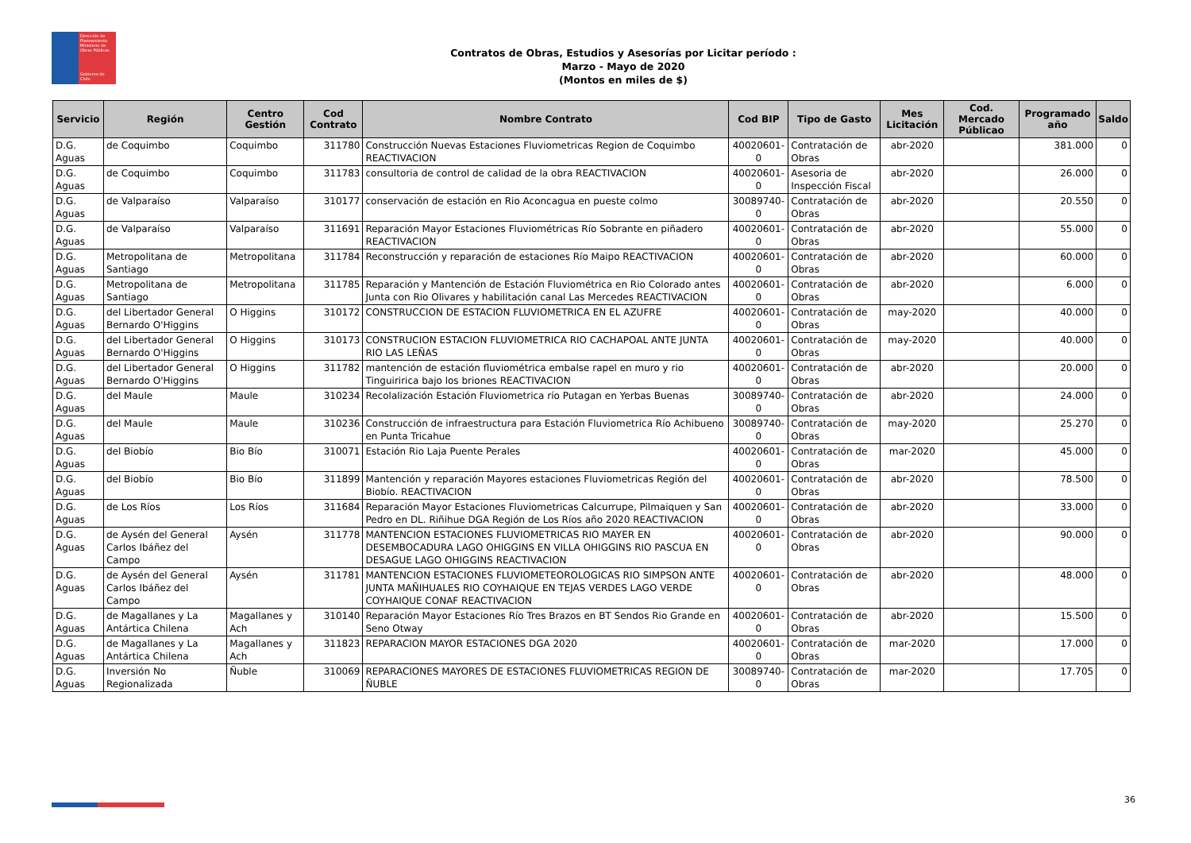Dirección de Planeamiento
Ministerio de Obras Públicas
Gobierno de Chile
Contratos de Obras, Estudios y Asesorías por Licitar período :
Marzo - Mayo de 2020
(Montos en miles de $)
| Servicio | Región | Centro Gestión | Cod Contrato | Nombre Contrato | Cod BIP | Tipo de Gasto | Mes Licitación | Cod. Mercado Públicao | Programado año | Saldo |
| --- | --- | --- | --- | --- | --- | --- | --- | --- | --- | --- |
| D.G. Aguas | de Coquimbo | Coquimbo | 311780 | Construcción Nuevas Estaciones Fluviometricas Region de Coquimbo REACTIVACION | 40020601-0 | Contratación de Obras | abr-2020 | | 381.000 | 0 |
| D.G. Aguas | de Coquimbo | Coquimbo | 311783 | consultoria de control de calidad de la obra REACTIVACION | 40020601-0 | Asesoria de Inspección Fiscal | abr-2020 | | 26.000 | 0 |
| D.G. Aguas | de Valparaíso | Valparaíso | 310177 | conservación de estación en Rio Aconcagua en pueste colmo | 30089740-0 | Contratación de Obras | abr-2020 | | 20.550 | 0 |
| D.G. Aguas | de Valparaíso | Valparaíso | 311691 | Reparación Mayor Estaciones Fluviométricas Río Sobrante en piñadero REACTIVACION | 40020601-0 | Contratación de Obras | abr-2020 | | 55.000 | 0 |
| D.G. Aguas | Metropolitana de Santiago | Metropolitana | 311784 | Reconstrucción y reparación de estaciones Río Maipo REACTIVACION | 40020601-0 | Contratación de Obras | abr-2020 | | 60.000 | 0 |
| D.G. Aguas | Metropolitana de Santiago | Metropolitana | 311785 | Reparación y Mantención de Estación Fluviométrica en Rio Colorado antes Junta con Rio Olivares y habilitación canal Las Mercedes REACTIVACION | 40020601-0 | Contratación de Obras | abr-2020 | | 6.000 | 0 |
| D.G. Aguas | del Libertador General Bernardo O'Higgins | O Higgins | 310172 | CONSTRUCCION DE ESTACION FLUVIOMETRICA EN EL AZUFRE | 40020601-0 | Contratación de Obras | may-2020 | | 40.000 | 0 |
| D.G. Aguas | del Libertador General Bernardo O'Higgins | O Higgins | 310173 | CONSTRUCION ESTACION FLUVIOMETRICA RIO CACHAPOAL ANTE JUNTA RIO LAS LEÑAS | 40020601-0 | Contratación de Obras | may-2020 | | 40.000 | 0 |
| D.G. Aguas | del Libertador General Bernardo O'Higgins | O Higgins | 311782 | mantención de estación fluviométrica embalse rapel en muro y rio Tinguiririca bajo los briones REACTIVACION | 40020601-0 | Contratación de Obras | abr-2020 | | 20.000 | 0 |
| D.G. Aguas | del Maule | Maule | 310234 | Recolalización Estación Fluviometrica río Putagan en Yerbas Buenas | 30089740-0 | Contratación de Obras | abr-2020 | | 24.000 | 0 |
| D.G. Aguas | del Maule | Maule | 310236 | Construcción de infraestructura para Estación Fluviometrica Río Achibueno en Punta Tricahue | 30089740-0 | Contratación de Obras | may-2020 | | 25.270 | 0 |
| D.G. Aguas | del Biobío | Bio Bío | 310071 | Estación Rio Laja Puente Perales | 40020601-0 | Contratación de Obras | mar-2020 | | 45.000 | 0 |
| D.G. Aguas | del Biobío | Bio Bío | 311899 | Mantención y reparación Mayores estaciones Fluviometricas Región del Biobío. REACTIVACION | 40020601-0 | Contratación de Obras | abr-2020 | | 78.500 | 0 |
| D.G. Aguas | de Los Ríos | Los Ríos | 311684 | Reparación Mayor Estaciones Fluviometricas Calcurrupe, Pilmaiquen y San Pedro en DL. Riñihue DGA Región de Los Ríos año 2020 REACTIVACION | 40020601-0 | Contratación de Obras | abr-2020 | | 33.000 | 0 |
| D.G. Aguas | de Aysén del General Carlos Ibáñez del Campo | Aysén | 311778 | MANTENCION ESTACIONES FLUVIOMETRICAS RIO MAYER EN DESEMBOCADURA LAGO OHIGGINS EN VILLA OHIGGINS RIO PASCUA EN DESAGUE LAGO OHIGGINS REACTIVACION | 40020601-0 | Contratación de Obras | abr-2020 | | 90.000 | 0 |
| D.G. Aguas | de Aysén del General Carlos Ibáñez del Campo | Aysén | 311781 | MANTENCION ESTACIONES FLUVIOMETEOROLOGICAS RIO SIMPSON ANTE JUNTA MAÑIHUALES RIO COYHAIQUE EN TEJAS VERDES LAGO VERDE COYHAIQUE CONAF REACTIVACION | 40020601-0 | Contratación de Obras | abr-2020 | | 48.000 | 0 |
| D.G. Aguas | de Magallanes y La Antártica Chilena | Magallanes y Ach | 310140 | Reparación Mayor Estaciones Río Tres Brazos en BT Sendos Rio Grande en Seno Otway | 40020601-0 | Contratación de Obras | abr-2020 | | 15.500 | 0 |
| D.G. Aguas | de Magallanes y La Antártica Chilena | Magallanes y Ach | 311823 | REPARACION MAYOR ESTACIONES DGA 2020 | 40020601-0 | Contratación de Obras | mar-2020 | | 17.000 | 0 |
| D.G. Aguas | Inversión No Regionalizada | Ñuble | 310069 | REPARACIONES MAYORES DE ESTACIONES FLUVIOMETRICAS REGION DE ÑUBLE | 30089740-0 | Contratación de Obras | mar-2020 | | 17.705 | 0 |
36